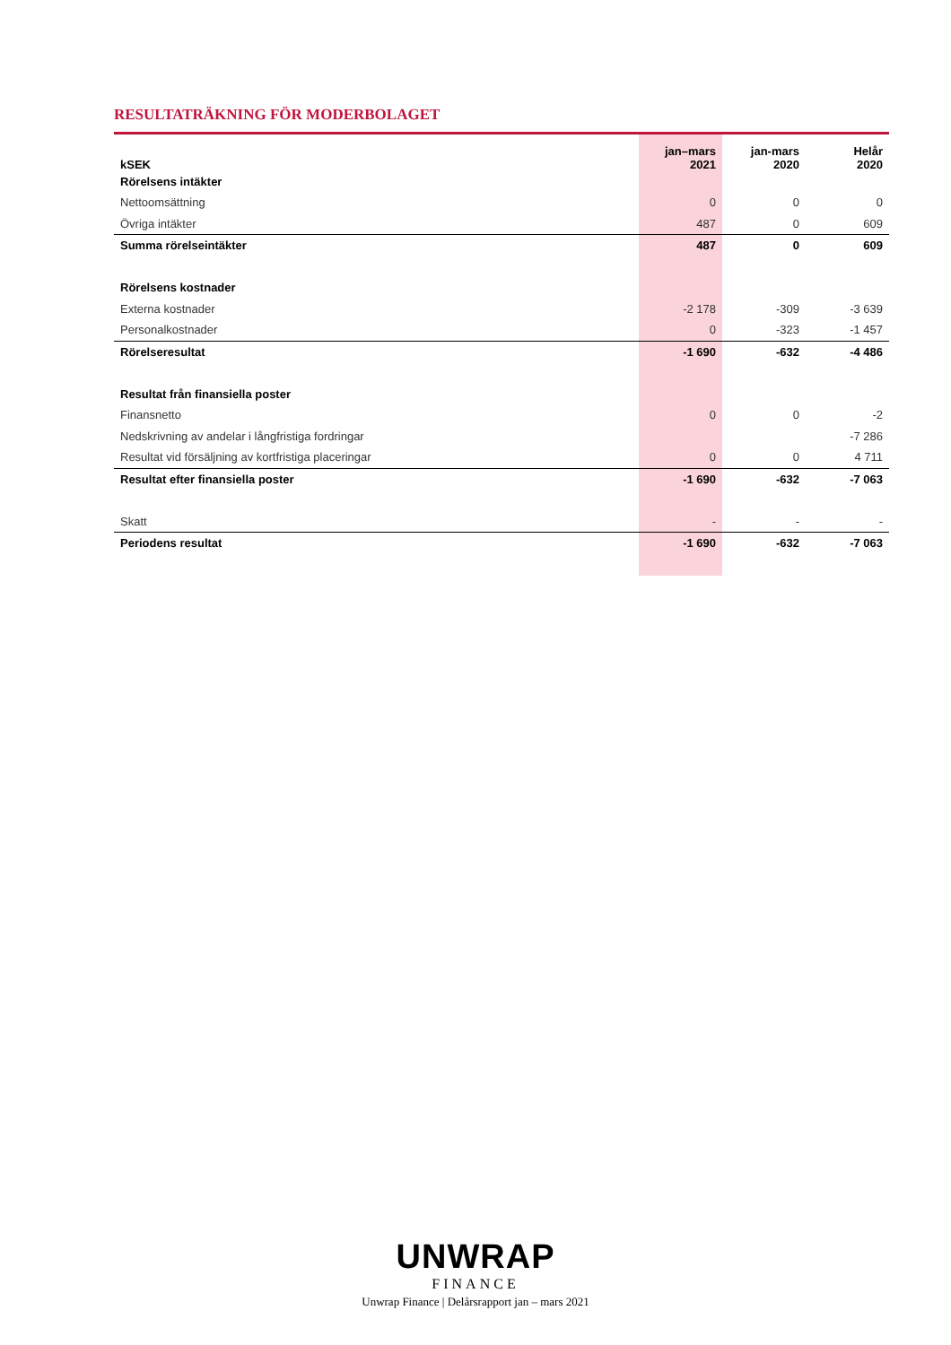RESULTATRÄKNING FÖR MODERBOLAGET
| kSEK | jan–mars 2021 | jan-mars 2020 | Helår 2020 |
| --- | --- | --- | --- |
| Rörelsens intäkter | | | |
| Nettoomsättning | 0 | 0 | 0 |
| Övriga intäkter | 487 | 0 | 609 |
| Summa rörelseintäkter | 487 | 0 | 609 |
| Rörelsens kostnader | | | |
| Externa kostnader | -2 178 | -309 | -3 639 |
| Personalkostnader | 0 | -323 | -1 457 |
| Rörelseresultat | -1 690 | -632 | -4 486 |
| Resultat från finansiella poster | | | |
| Finansnetto | 0 | 0 | -2 |
| Nedskrivning av andelar i långfristiga fordringar | | | -7 286 |
| Resultat vid försäljning av kortfristiga placeringar | 0 | 0 | 4 711 |
| Resultat efter finansiella poster | -1 690 | -632 | -7 063 |
| Skatt | - | - | - |
| Periodens resultat | -1 690 | -632 | -7 063 |
UNWRAP
FINANCE
Unwrap Finance | Delårsrapport jan – mars 2021